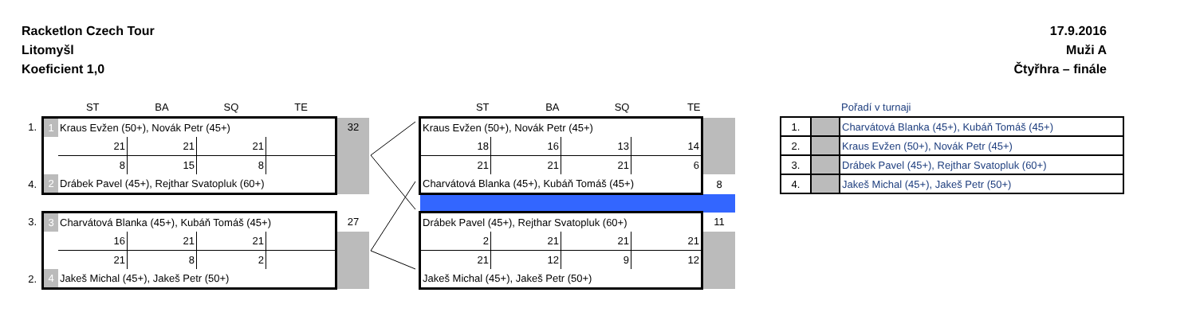Racketlon Czech Tour
Litomyšl
Koeficient 1,0
17.9.2016
Muži A
Čtyřhra – finále
| | | ST | BA | SQ | TE | |
| --- | --- | --- | --- | --- | --- | --- |
| 1. | 1 | Kraus Evžen (50+), Novák Petr (45+) | | | | 32 |
| | | 21 | 21 | 21 | | |
| | | 8 | 15 | 8 | | |
| 4. | 2 | Drábek Pavel (45+), Rejthar Svatopluk (60+) | | | | |
| 3. | 3 | Charvátová Blanka (45+), Kubáň Tomáš (45+) | | | | 27 |
| | | 16 | 21 | 21 | | |
| | | 21 | 8 | 2 | | |
| 2. | 4 | Jakeš Michal (45+), Jakeš Petr (50+) | | | | |
| ST | BA | SQ | TE | |
| --- | --- | --- | --- | --- |
| Kraus Evžen (50+), Novák Petr (45+) | | | | |
| 18 | 16 | 13 | 14 | |
| 21 | 21 | 21 | 6 | |
| Charvátová Blanka (45+), Kubáň Tomáš (45+) | | | | 8 |
| Drábek Pavel (45+), Rejthar Svatopluk (60+) | | | | 11 |
| 2 | 21 | 21 | 21 | |
| 21 | 12 | 9 | 12 | |
| Jakeš Michal (45+), Jakeš Petr (50+) | | | | |
| | | Pořadí v turnaji |
| --- | --- | --- |
| 1. | | Charvátová Blanka (45+), Kubáň Tomáš (45+) |
| 2. | | Kraus Evžen (50+), Novák Petr (45+) |
| 3. | | Drábek Pavel (45+), Rejthar Svatopluk (60+) |
| 4. | | Jakeš Michal (45+), Jakeš Petr (50+) |